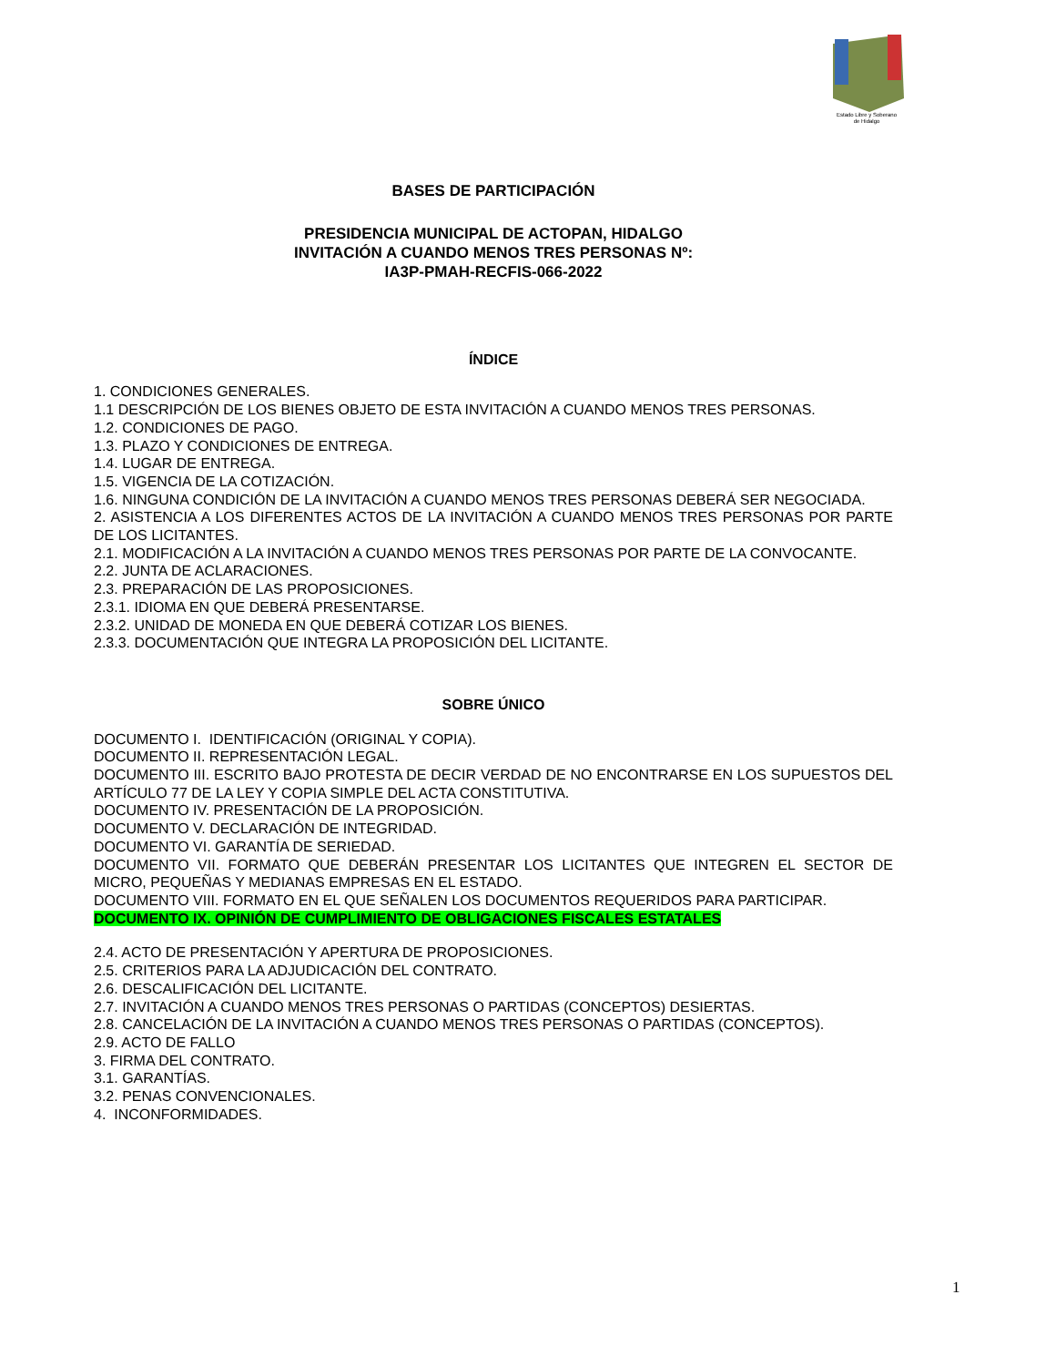Estado Libre y Soberano
de Hidalgo
BASES DE PARTICIPACIÓN
PRESIDENCIA MUNICIPAL DE ACTOPAN, HIDALGO
INVITACIÓN A CUANDO MENOS TRES PERSONAS Nº:
IA3P-PMAH-RECFIS-066-2022
ÍNDICE
1. CONDICIONES GENERALES.
1.1 DESCRIPCIÓN DE LOS BIENES OBJETO DE ESTA INVITACIÓN A CUANDO MENOS TRES PERSONAS.
1.2. CONDICIONES DE PAGO.
1.3. PLAZO Y CONDICIONES DE ENTREGA.
1.4. LUGAR DE ENTREGA.
1.5. VIGENCIA DE LA COTIZACIÓN.
1.6. NINGUNA CONDICIÓN DE LA INVITACIÓN A CUANDO MENOS TRES PERSONAS DEBERÁ SER NEGOCIADA.
2. ASISTENCIA A LOS DIFERENTES ACTOS DE LA INVITACIÓN A CUANDO MENOS TRES PERSONAS POR PARTE DE LOS LICITANTES.
2.1. MODIFICACIÓN A LA INVITACIÓN A CUANDO MENOS TRES PERSONAS POR PARTE DE LA CONVOCANTE.
2.2. JUNTA DE ACLARACIONES.
2.3. PREPARACIÓN DE LAS PROPOSICIONES.
2.3.1. IDIOMA EN QUE DEBERÁ PRESENTARSE.
2.3.2. UNIDAD DE MONEDA EN QUE DEBERÁ COTIZAR LOS BIENES.
2.3.3. DOCUMENTACIÓN QUE INTEGRA LA PROPOSICIÓN DEL LICITANTE.
SOBRE ÚNICO
DOCUMENTO I. IDENTIFICACIÓN (ORIGINAL Y COPIA).
DOCUMENTO II. REPRESENTACIÓN LEGAL.
DOCUMENTO III. ESCRITO BAJO PROTESTA DE DECIR VERDAD DE NO ENCONTRARSE EN LOS SUPUESTOS DEL ARTÍCULO 77 DE LA LEY Y COPIA SIMPLE DEL ACTA CONSTITUTIVA.
DOCUMENTO IV. PRESENTACIÓN DE LA PROPOSICIÓN.
DOCUMENTO V. DECLARACIÓN DE INTEGRIDAD.
DOCUMENTO VI. GARANTÍA DE SERIEDAD.
DOCUMENTO VII. FORMATO QUE DEBERÁN PRESENTAR LOS LICITANTES QUE INTEGREN EL SECTOR DE MICRO, PEQUEÑAS Y MEDIANAS EMPRESAS EN EL ESTADO.
DOCUMENTO VIII. FORMATO EN EL QUE SEÑALEN LOS DOCUMENTOS REQUERIDOS PARA PARTICIPAR.
DOCUMENTO IX. OPINIÓN DE CUMPLIMIENTO DE OBLIGACIONES FISCALES ESTATALES
2.4. ACTO DE PRESENTACIÓN Y APERTURA DE PROPOSICIONES.
2.5. CRITERIOS PARA LA ADJUDICACIÓN DEL CONTRATO.
2.6. DESCALIFICACIÓN DEL LICITANTE.
2.7. INVITACIÓN A CUANDO MENOS TRES PERSONAS O PARTIDAS (CONCEPTOS) DESIERTAS.
2.8. CANCELACIÓN DE LA INVITACIÓN A CUANDO MENOS TRES PERSONAS O PARTIDAS (CONCEPTOS).
2.9. ACTO DE FALLO
3. FIRMA DEL CONTRATO.
3.1. GARANTÍAS.
3.2. PENAS CONVENCIONALES.
4. INCONFORMIDADES.
1